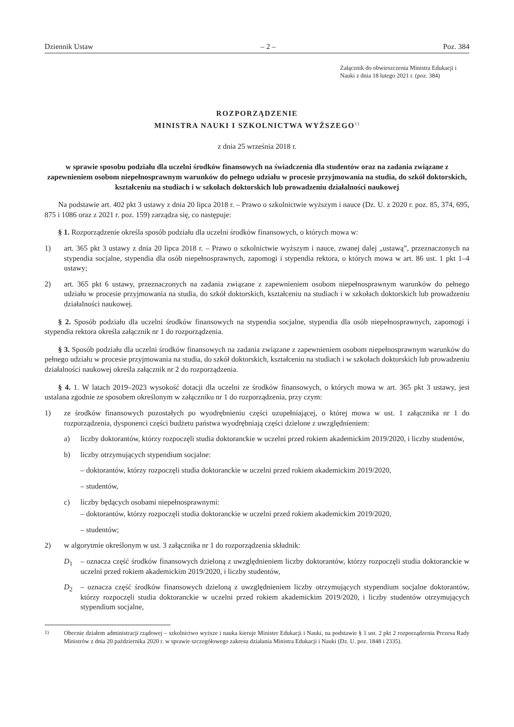Dziennik Ustaw – 2 – Poz. 384
Załącznik do obwieszczenia Ministra Edukacji i Nauki z dnia 18 lutego 2021 r. (poz. 384)
ROZPORZĄDZENIE
MINISTRA NAUKI I SZKOLNICTWA WYŻSZEGO<sup>1)</sup>
z dnia 25 września 2018 r.
w sprawie sposobu podziału dla uczelni środków finansowych na świadczenia dla studentów oraz na zadania związane z zapewnieniem osobom niepełnosprawnym warunków do pełnego udziału w procesie przyjmowania na studia, do szkół doktorskich, kształceniu na studiach i w szkołach doktorskich lub prowadzeniu działalności naukowej
Na podstawie art. 402 pkt 3 ustawy z dnia 20 lipca 2018 r. – Prawo o szkolnictwie wyższym i nauce (Dz. U. z 2020 r. poz. 85, 374, 695, 875 i 1086 oraz z 2021 r. poz. 159) zarządza się, co następuje:
§ 1. Rozporządzenie określa sposób podziału dla uczelni środków finansowych, o których mowa w:
1) art. 365 pkt 3 ustawy z dnia 20 lipca 2018 r. – Prawo o szkolnictwie wyższym i nauce, zwanej dalej „ustawą”, przeznaczonych na stypendia socjalne, stypendia dla osób niepełnosprawnych, zapomogi i stypendia rektora, o których mowa w art. 86 ust. 1 pkt 1–4 ustawy;
2) art. 365 pkt 6 ustawy, przeznaczonych na zadania związane z zapewnieniem osobom niepełnosprawnym warunków do pełnego udziału w procesie przyjmowania na studia, do szkół doktorskich, kształceniu na studiach i w szkołach doktorskich lub prowadzeniu działalności naukowej.
§ 2. Sposób podziału dla uczelni środków finansowych na stypendia socjalne, stypendia dla osób niepełnosprawnych, zapomogi i stypendia rektora określa załącznik nr 1 do rozporządzenia.
§ 3. Sposób podziału dla uczelni środków finansowych na zadania związane z zapewnieniem osobom niepełnosprawnym warunków do pełnego udziału w procesie przyjmowania na studia, do szkół doktorskich, kształceniu na studiach i w szkołach doktorskich lub prowadzeniu działalności naukowej określa załącznik nr 2 do rozporządzenia.
§ 4. 1. W latach 2019–2023 wysokość dotacji dla uczelni ze środków finansowych, o których mowa w art. 365 pkt 3 ustawy, jest ustalana zgodnie ze sposobem określonym w załączniku nr 1 do rozporządzenia, przy czym:
1) ze środków finansowych pozostałych po wyodrębnieniu części uzupełniającej, o której mowa w ust. 1 załącznika nr 1 do rozporządzenia, dysponenci części budżetu państwa wyodrębniają części dzielone z uwzględnieniem:
a) liczby doktorantów, którzy rozpoczęli studia doktoranckie w uczelni przed rokiem akademickim 2019/2020, i liczby studentów,
b) liczby otrzymujących stypendium socjalne:
– doktorantów, którzy rozpoczęli studia doktoranckie w uczelni przed rokiem akademickim 2019/2020,
– studentów,
c) liczby będących osobami niepełnosprawnymi:
– doktorantów, którzy rozpoczęli studia doktoranckie w uczelni przed rokiem akademickim 2019/2020,
– studentów;
2) w algorytmie określonym w ust. 3 załącznika nr 1 do rozporządzenia składnik:
D<sub>1</sub> – oznacza część środków finansowych dzieloną z uwzględnieniem liczby doktorantów, którzy rozpoczęli studia doktoranckie w uczelni przed rokiem akademickim 2019/2020, i liczby studentów,
D<sub>2</sub> – oznacza część środków finansowych dzieloną z uwzględnieniem liczby otrzymujących stypendium socjalne doktorantów, którzy rozpoczęli studia doktoranckie w uczelni przed rokiem akademickim 2019/2020, i liczby studentów otrzymujących stypendium socjalne,
<sup>1)</sup> Obecnie działem administracji rządowej – szkolnictwo wyższe i nauka kieruje Minister Edukacji i Nauki, na podstawie § 1 ust. 2 pkt 2 rozporządzenia Prezesa Rady Ministrów z dnia 20 października 2020 r. w sprawie szczegółowego zakresu działania Ministra Edukacji i Nauki (Dz. U. poz. 1848 i 2335).